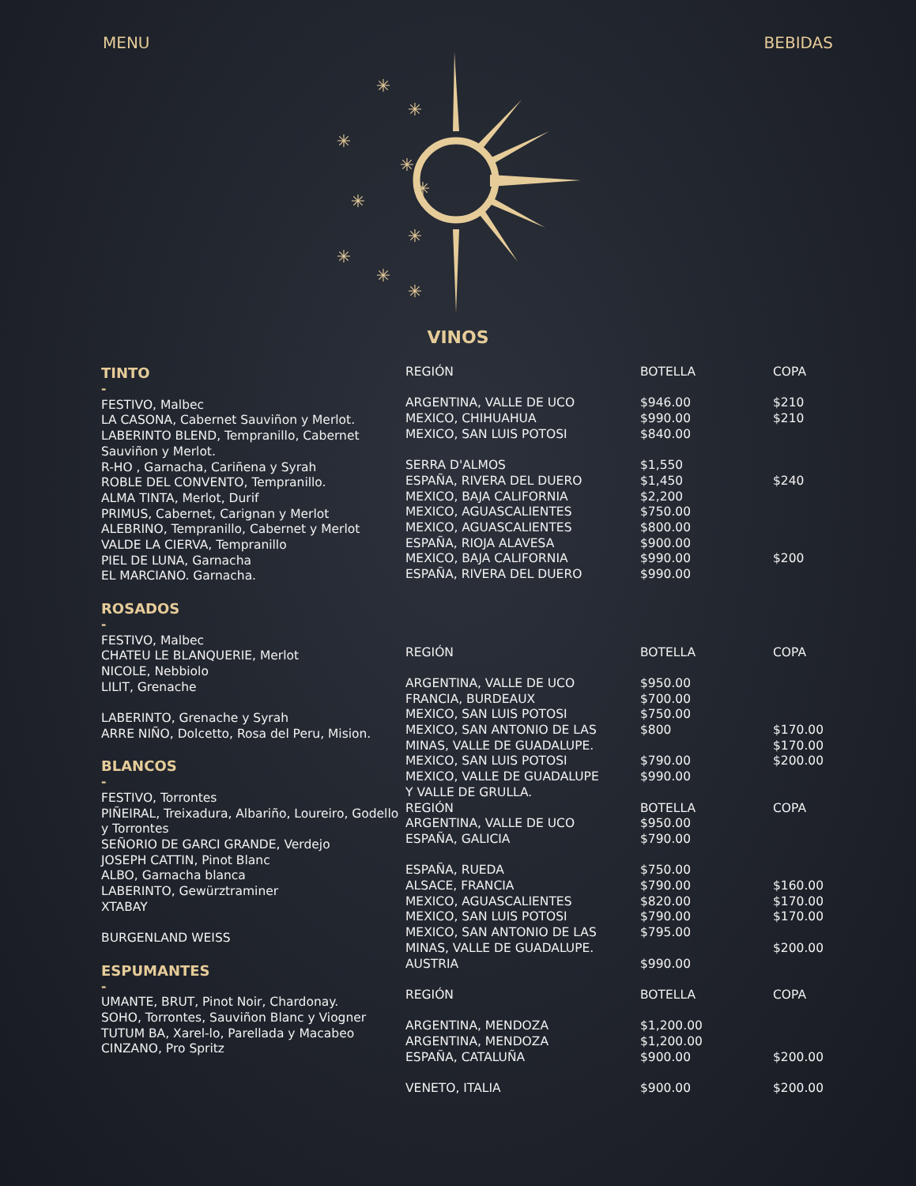MENU BEBIDAS
✳
✳
✳
✳
✳
✳
✳
✳
✳
✳
VINOS
TINTO
-
FESTIVO, Malbec
LA CASONA, Cabernet Sauviñon y Merlot.
LABERINTO BLEND, Tempranillo, Cabernet Sauviñon y Merlot.
R-HO , Garnacha, Cariñena y Syrah
ROBLE DEL CONVENTO, Tempranillo.
ALMA TINTA, Merlot, Durif
PRIMUS, Cabernet, Carignan y Merlot
ALEBRINO, Tempranillo, Cabernet y Merlot
VALDE LA CIERVA, Tempranillo
PIEL DE LUNA, Garnacha
EL MARCIANO. Garnacha.
ROSADOS
-
FESTIVO, Malbec
CHATEU LE BLANQUERIE, Merlot
NICOLE, Nebbiolo
LILIT, Grenache
LABERINTO, Grenache y Syrah
ARRE NIÑO, Dolcetto, Rosa del Peru, Mision.
BLANCOS
-
FESTIVO, Torrontes
PIÑEIRAL, Treixadura, Albariño, Loureiro, Godello y Torrontes
SEÑORIO DE GARCI GRANDE, Verdejo
JOSEPH CATTIN, Pinot Blanc
ALBO, Garnacha blanca
LABERINTO, Gewürztraminer
XTABAY
BURGENLAND WEISS
ESPUMANTES
-
UMANTE, BRUT, Pinot Noir, Chardonay.
SOHO, Torrontes, Sauviñon Blanc y Viogner
TUTUM BA, Xarel-lo, Parellada y Macabeo
CINZANO, Pro Spritz
| REGIÓN | BOTELLA | COPA |
| ARGENTINA, VALLE DE UCO | $946.00 | $210 |
| MEXICO, CHIHUAHUA | $990.00 | $210 |
| MEXICO, SAN LUIS POTOSI | $840.00 | |
| SERRA D'ALMOS | $1,550 | |
| ESPAÑA, RIVERA DEL DUERO | $1,450 | $240 |
| MEXICO, BAJA CALIFORNIA | $2,200 | |
| MEXICO, AGUASCALIENTES | $750.00 | |
| MEXICO, AGUASCALIENTES | $800.00 | |
| ESPAÑA, RIOJA ALAVESA | $900.00 | |
| MEXICO, BAJA CALIFORNIA | $990.00 | $200 |
| ESPAÑA, RIVERA DEL DUERO | $990.00 | |
| REGIÓN | BOTELLA | COPA |
| ARGENTINA, VALLE DE UCO | $950.00 | |
| FRANCIA, BURDEAUX | $700.00 | |
| MEXICO, SAN LUIS POTOSI | $750.00 | |
| MEXICO, SAN ANTONIO DE LAS | $800 | $170.00 |
| MINAS, VALLE DE GUADALUPE. | | $170.00 |
| MEXICO, SAN LUIS POTOSI | $790.00 | $200.00 |
| MEXICO, VALLE DE GUADALUPE | $990.00 | |
| Y VALLE DE GRULLA. | | |
| REGIÓN | BOTELLA | COPA |
| ARGENTINA, VALLE DE UCO | $950.00 | |
| ESPAÑA, GALICIA | $790.00 | |
| ESPAÑA, RUEDA | $750.00 | |
| ALSACE, FRANCIA | $790.00 | $160.00 |
| MEXICO, AGUASCALIENTES | $820.00 | $170.00 |
| MEXICO, SAN LUIS POTOSI | $790.00 | $170.00 |
| MEXICO, SAN ANTONIO DE LAS | $795.00 | |
| MINAS, VALLE DE GUADALUPE. | | $200.00 |
| AUSTRIA | $990.00 | |
| REGIÓN | BOTELLA | COPA |
| ARGENTINA, MENDOZA | $1,200.00 | |
| ARGENTINA, MENDOZA | $1,200.00 | |
| ESPAÑA, CATALUÑA | $900.00 | $200.00 |
| VENETO, ITALIA | $900.00 | $200.00 |